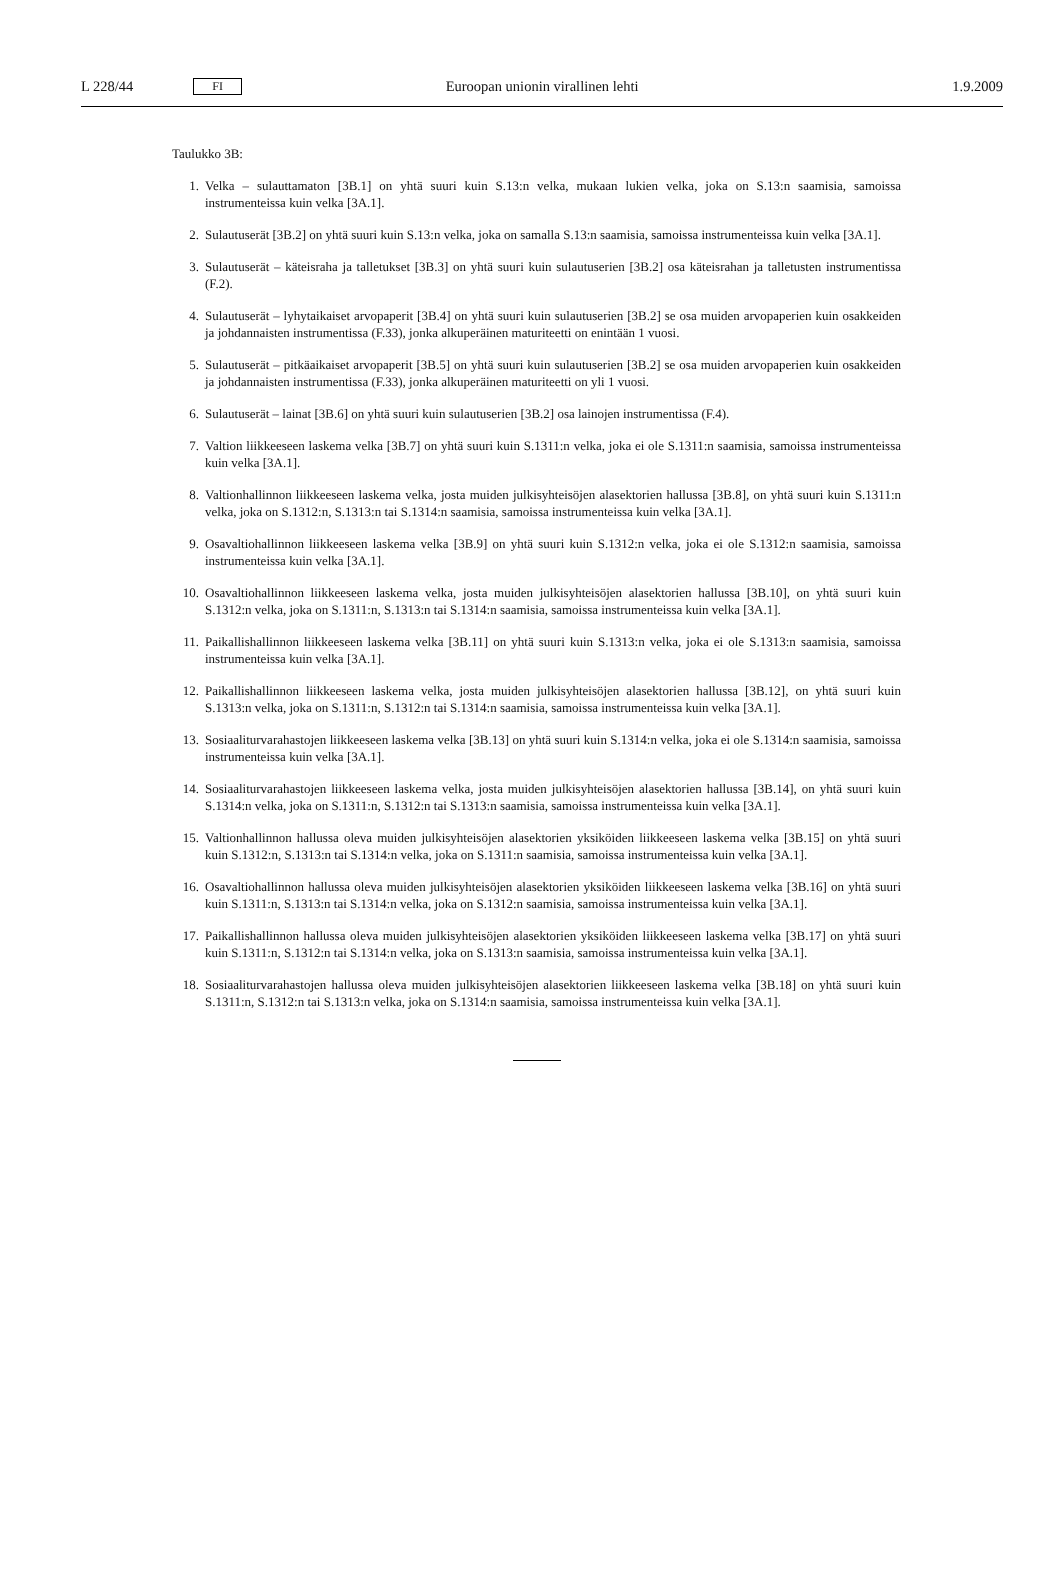L 228/44 FI Euroopan unionin virallinen lehti 1.9.2009
Taulukko 3B:
1. Velka – sulauttamaton [3B.1] on yhtä suuri kuin S.13:n velka, mukaan lukien velka, joka on S.13:n saamisia, samoissa instrumenteissa kuin velka [3A.1].
2. Sulautuserät [3B.2] on yhtä suuri kuin S.13:n velka, joka on samalla S.13:n saamisia, samoissa instrumenteissa kuin velka [3A.1].
3. Sulautuserät – käteisraha ja talletukset [3B.3] on yhtä suuri kuin sulautuserien [3B.2] osa käteisrahan ja talletusten instrumentissa (F.2).
4. Sulautuserät – lyhytaikaiset arvopaperit [3B.4] on yhtä suuri kuin sulautuserien [3B.2] se osa muiden arvopaperien kuin osakkeiden ja johdannaisten instrumentissa (F.33), jonka alkuperäinen maturiteetti on enintään 1 vuosi.
5. Sulautuserät – pitkäaikaiset arvopaperit [3B.5] on yhtä suuri kuin sulautuserien [3B.2] se osa muiden arvopaperien kuin osakkeiden ja johdannaisten instrumentissa (F.33), jonka alkuperäinen maturiteetti on yli 1 vuosi.
6. Sulautuserät – lainat [3B.6] on yhtä suuri kuin sulautuserien [3B.2] osa lainojen instrumentissa (F.4).
7. Valtion liikkeeseen laskema velka [3B.7] on yhtä suuri kuin S.1311:n velka, joka ei ole S.1311:n saamisia, samoissa instrumenteissa kuin velka [3A.1].
8. Valtionhallinnon liikkeeseen laskema velka, josta muiden julkisyhteisöjen alasektorien hallussa [3B.8], on yhtä suuri kuin S.1311:n velka, joka on S.1312:n, S.1313:n tai S.1314:n saamisia, samoissa instrumenteissa kuin velka [3A.1].
9. Osavaltiohallinnon liikkeeseen laskema velka [3B.9] on yhtä suuri kuin S.1312:n velka, joka ei ole S.1312:n saamisia, samoissa instrumenteissa kuin velka [3A.1].
10. Osavaltiohallinnon liikkeeseen laskema velka, josta muiden julkisyhteisöjen alasektorien hallussa [3B.10], on yhtä suuri kuin S.1312:n velka, joka on S.1311:n, S.1313:n tai S.1314:n saamisia, samoissa instrumenteissa kuin velka [3A.1].
11. Paikallishallinnon liikkeeseen laskema velka [3B.11] on yhtä suuri kuin S.1313:n velka, joka ei ole S.1313:n saamisia, samoissa instrumenteissa kuin velka [3A.1].
12. Paikallishallinnon liikkeeseen laskema velka, josta muiden julkisyhteisöjen alasektorien hallussa [3B.12], on yhtä suuri kuin S.1313:n velka, joka on S.1311:n, S.1312:n tai S.1314:n saamisia, samoissa instrumenteissa kuin velka [3A.1].
13. Sosiaaliturvarahastojen liikkeeseen laskema velka [3B.13] on yhtä suuri kuin S.1314:n velka, joka ei ole S.1314:n saamisia, samoissa instrumenteissa kuin velka [3A.1].
14. Sosiaaliturvarahastojen liikkeeseen laskema velka, josta muiden julkisyhteisöjen alasektorien hallussa [3B.14], on yhtä suuri kuin S.1314:n velka, joka on S.1311:n, S.1312:n tai S.1313:n saamisia, samoissa instrumenteissa kuin velka [3A.1].
15. Valtionhallinnon hallussa oleva muiden julkisyhteisöjen alasektorien yksiköiden liikkeeseen laskema velka [3B.15] on yhtä suuri kuin S.1312:n, S.1313:n tai S.1314:n velka, joka on S.1311:n saamisia, samoissa instrumenteissa kuin velka [3A.1].
16. Osavaltiohallinnon hallussa oleva muiden julkisyhteisöjen alasektorien yksiköiden liikkeeseen laskema velka [3B.16] on yhtä suuri kuin S.1311:n, S.1313:n tai S.1314:n velka, joka on S.1312:n saamisia, samoissa instrumenteissa kuin velka [3A.1].
17. Paikallishallinnon hallussa oleva muiden julkisyhteisöjen alasektorien yksiköiden liikkeeseen laskema velka [3B.17] on yhtä suuri kuin S.1311:n, S.1312:n tai S.1314:n velka, joka on S.1313:n saamisia, samoissa instrumenteissa kuin velka [3A.1].
18. Sosiaaliturvarahastojen hallussa oleva muiden julkisyhteisöjen alasektorien liikkeeseen laskema velka [3B.18] on yhtä suuri kuin S.1311:n, S.1312:n tai S.1313:n velka, joka on S.1314:n saamisia, samoissa instrumenteissa kuin velka [3A.1].